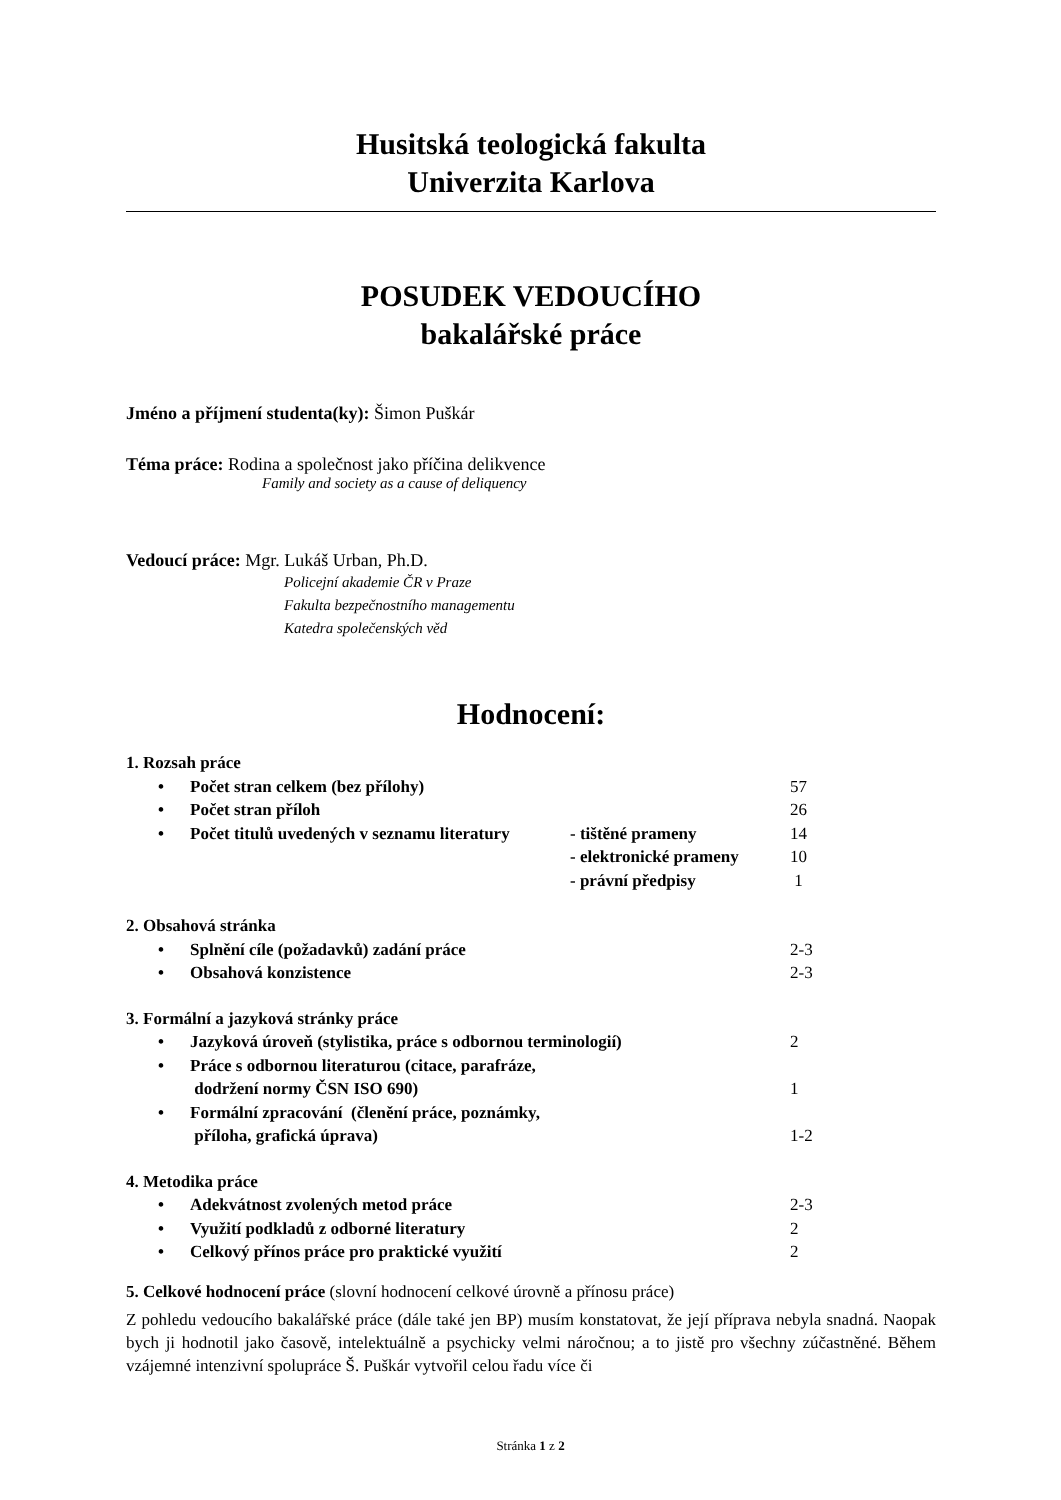Husitská teologická fakulta
Univerzita Karlova
POSUDEK VEDOUCÍHO
bakalářské práce
Jméno a příjmení studenta(ky): Šimon Puškár
Téma práce: Rodina a společnost jako příčina delikvence
Family and society as a cause of deliquency
Vedoucí práce: Mgr. Lukáš Urban, Ph.D.
Policejní akademie ČR v Praze
Fakulta bezpečnostního managementu
Katedra společenských věd
Hodnocení:
1. Rozsah práce
• Počet stran celkem (bez přílohy) 57
• Počet stran příloh 26
• Počet titulů uvedených v seznamu literatury - tištěné prameny 14
- elektronické prameny 10
- právní předpisy 1
2. Obsahová stránka
• Splnění cíle (požadavků) zadání práce 2-3
• Obsahová konzistence 2-3
3. Formální a jazyková stránky práce
• Jazyková úroveň (stylistika, práce s odbornou terminologií) 2
• Práce s odbornou literaturou (citace, parafráze,
dodržení normy ČSN ISO 690) 1
• Formální zpracování (členění práce, poznámky,
příloha, grafická úprava) 1-2
4. Metodika práce
• Adekvátnost zvolených metod práce 2-3
• Využití podkladů z odborné literatury 2
• Celkový přínos práce pro praktické využití 2
5. Celkové hodnocení práce (slovní hodnocení celkové úrovně a přínosu práce)
Z pohledu vedoucího bakalářské práce (dále také jen BP) musím konstatovat, že její příprava nebyla snadná. Naopak bych ji hodnotil jako časově, intelektuálně a psychicky velmi náročnou; a to jistě pro všechny zúčastněné. Během vzájemné intenzivní spolupráce Š. Puškár vytvořil celou řadu více či
Stránka 1 z 2